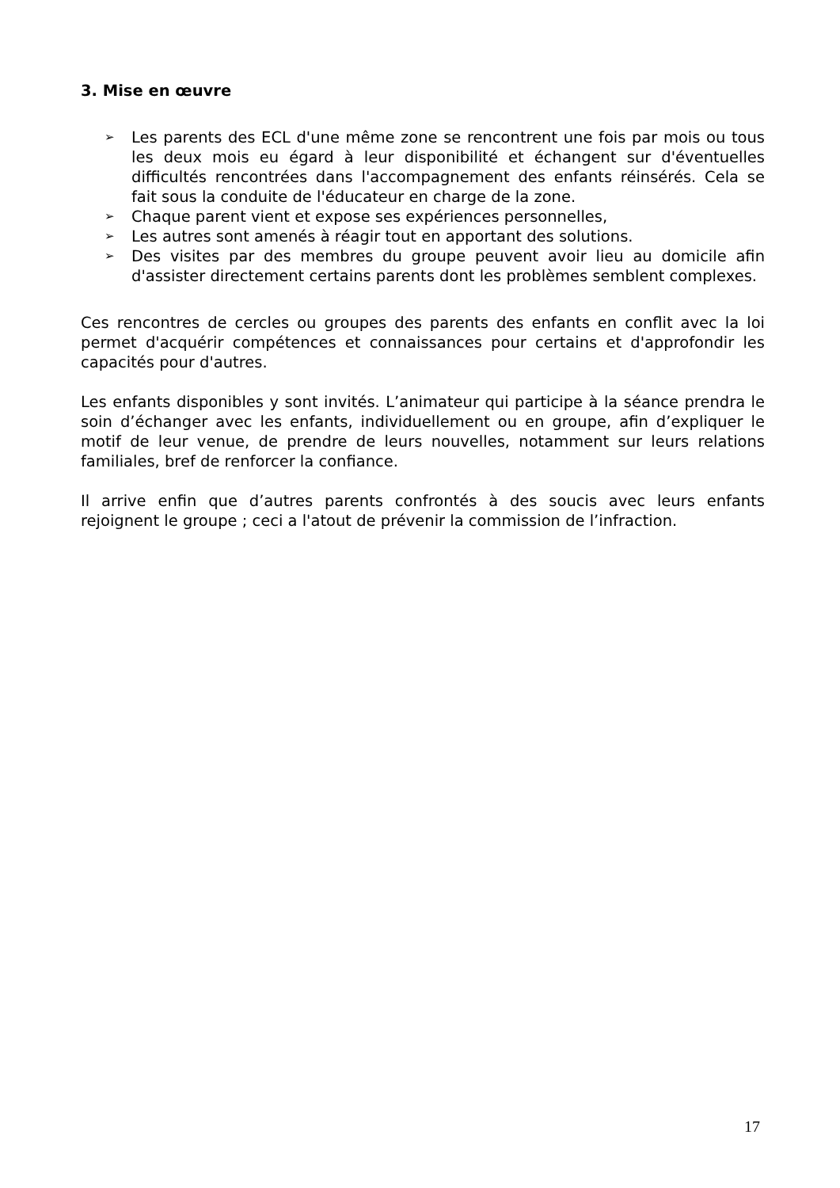3. Mise en œuvre
➢ Les parents des ECL d'une même zone se rencontrent une fois par mois ou tous les deux mois eu égard à leur disponibilité et échangent sur d'éventuelles difficultés rencontrées dans l'accompagnement des enfants réinsérés. Cela se fait sous la conduite de l'éducateur en charge de la zone.
➢ Chaque parent vient et expose ses expériences personnelles,
➢ Les autres sont amenés à réagir tout en apportant des solutions.
➢ Des visites par des membres du groupe peuvent avoir lieu au domicile afin d'assister directement certains parents dont les problèmes semblent complexes.
Ces rencontres de cercles ou groupes des parents des enfants en conflit avec la loi permet d'acquérir compétences et connaissances pour certains et d'approfondir les capacités pour d'autres.
Les enfants disponibles y sont invités. L’animateur qui participe à la séance prendra le soin d’échanger avec les enfants, individuellement ou en groupe, afin d’expliquer le motif de leur venue, de prendre de leurs nouvelles, notamment sur leurs relations familiales, bref de renforcer la confiance.
Il arrive enfin que d’autres parents confrontés à des soucis avec leurs enfants rejoignent le groupe ; ceci a l'atout de prévenir la commission de l’infraction.
17